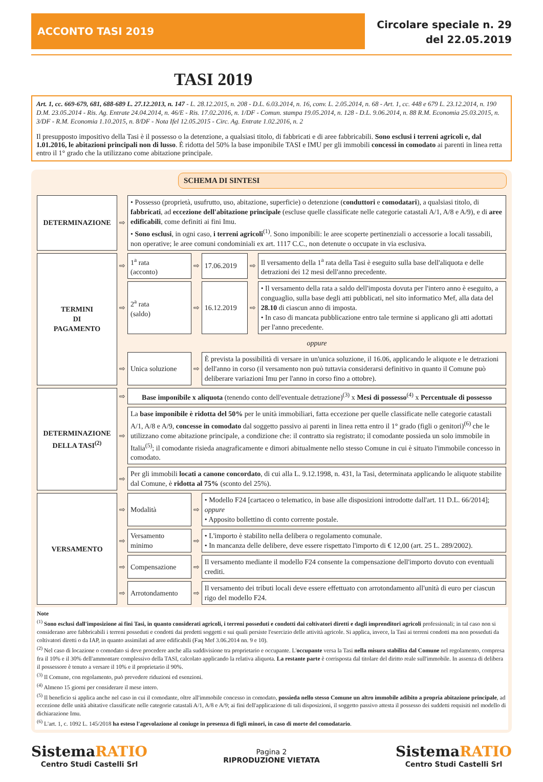ACCONTO TASI 2019
Circolare speciale n. 29
del 22.05.2019
TASI 2019
Art. 1, cc. 669-679, 681, 688-689 L. 27.12.2013, n. 147 - L. 28.12.2015, n. 208 - D.L. 6.03.2014, n. 16, conv. L. 2.05.2014, n. 68 - Art. 1, cc. 448 e 679 L. 23.12.2014, n. 190 D.M. 23.05.2014 - Ris. Ag. Entrate 24.04.2014, n. 46/E - Ris. 17.02.2016, n. 1/DF - Comun. stampa 19.05.2014, n. 128 - D.L. 9.06.2014, n. 88 R.M. Economia 25.03.2015, n. 3/DF - R.M. Economia 1.10.2015, n. 8/DF - Nota Ifel 12.05.2015 - Circ. Ag. Entrate 1.02.2016, n. 2
Il presupposto impositivo della Tasi è il possesso o la detenzione, a qualsiasi titolo, di fabbricati e di aree fabbricabili. Sono esclusi i terreni agricoli e, dal 1.01.2016, le abitazioni principali non di lusso. È ridotta del 50% la base imponibile TASI e IMU per gli immobili concessi in comodato ai parenti in linea retta entro il 1° grado che la utilizzano come abitazione principale.
SCHEMA DI SINTESI
| DETERMINAZIONE | ⇨ | • Possesso (proprietà, usufrutto, uso, abitazione, superficie) o detenzione ( conduttori e comodatari ), a qualsiasi titolo, di fabbricati , ad eccezione dell'abitazione principale (escluse quelle classificate nelle categorie catastali A/1, A/8 e A/9), e di aree edificabili , come definiti ai fini Imu. • Sono esclusi , in ogni caso, i terreni agricoli<sup>(1)</sup>. Sono imponibili: le aree scoperte pertinenziali o accessorie a locali tassabili, non operative; le aree comuni condominiali ex art. 1117 C.C., non detenute o occupate in via esclusiva. | | | | |
| TERMINI DI PAGAMENTO | ⇨ | 1<sup>a</sup> rata (acconto) | ⇨ | 17.06.2019 | ⇨ | Il versamento della 1<sup>a</sup> rata della Tasi è eseguito sulla base dell'aliquota e delle detrazioni dei 12 mesi dell'anno precedente. |
| | ⇨ | 2<sup>a</sup> rata (saldo) | ⇨ | 16.12.2019 | ⇨ | • Il versamento della rata a saldo dell'imposta dovuta per l'intero anno è eseguito, a conguaglio, sulla base degli atti pubblicati, nel sito informatico Mef, alla data del 28.10 di ciascun anno di imposta. • In caso di mancata pubblicazione entro tale termine si applicano gli atti adottati per l'anno precedente. |
| | | oppure | | | | |
| | ⇨ | Unica soluzione | ⇨ | È prevista la possibilità di versare in un'unica soluzione, il 16.06, applicando le aliquote e le detrazioni dell'anno in corso (il versamento non può tuttavia considerarsi definitivo in quanto il Comune può deliberare variazioni Imu per l'anno in corso fino a ottobre). | | |
| DETERMINAZIONE DELLA TASI<sup>(2)</sup> | ⇨ | Base imponibile x aliquota (tenendo conto dell'eventuale detrazione)<sup>(3)</sup> x Mesi di possesso<sup>(4)</sup> x Percentuale di possesso | | | | |
| | ⇨ | La base imponibile è ridotta del 50% per le unità immobiliari, fatta eccezione per quelle classificate nelle categorie catastali A/1, A/8 e A/9, concesse in comodato dal soggetto passivo ai parenti in linea retta entro il 1° grado (figli o genitori)<sup>(6)</sup> che le utilizzano come abitazione principale, a condizione che: il contratto sia registrato; il comodante possieda un solo immobile in Italia<sup>(5)</sup>; il comodante risieda anagraficamente e dimori abitualmente nello stesso Comune in cui è situato l'immobile concesso in comodato. | | | | |
| | ⇨ | Per gli immobili locati a canone concordato , di cui alla L. 9.12.1998, n. 431, la Tasi, determinata applicando le aliquote stabilite dal Comune, è ridotta al 75% (sconto del 25%). | | | | |
| VERSAMENTO | ⇨ | Modalità | ⇨ | • Modello F24 [cartaceo o telematico, in base alle disposizioni introdotte dall'art. 11 D.L. 66/2014]; oppure • Apposito bollettino di conto corrente postale. | | |
| | ⇨ | Versamento minimo | ⇨ | • L'importo è stabilito nella delibera o regolamento comunale. • In mancanza delle delibere, deve essere rispettato l'importo di € 12,00 (art. 25 L. 289/2002). | | |
| | ⇨ | Compensazione | ⇨ | Il versamento mediante il modello F24 consente la compensazione dell'importo dovuto con eventuali crediti. | | |
| | ⇨ | Arrotondamento | ⇨ | Il versamento dei tributi locali deve essere effettuato con arrotondamento all'unità di euro per ciascun rigo del modello F24. | | |
Note
<sup>(1)</sup> Sono esclusi dall'imposizione ai fini Tasi, in quanto considerati agricoli, i terreni posseduti e condotti dai coltivatori diretti e dagli imprenditori agricoli professionali; in tal caso non si considerano aree fabbricabili i terreni posseduti e condotti dai predetti soggetti e sui quali persiste l'esercizio delle attività agricole. Si applica, invece, la Tasi ai terreni condotti ma non posseduti da coltivatori diretti o da IAP, in quanto assimilati ad aree edificabili (Faq Mef 3.06.2014 nn. 9 e 10).
<sup>(2)</sup> Nel caso di locazione o comodato si deve procedere anche alla suddivisione tra proprietario e occupante. L'occupante versa la Tasi nella misura stabilita dal Comune nel regolamento, compresa fra il 10% e il 30% dell'ammontare complessivo della TASI, calcolato applicando la relativa aliquota. La restante parte è corrisposta dal titolare del diritto reale sull'immobile. In assenza di delibera il possessore è tenuto a versare il 10% e il proprietario il 90%.
<sup>(3)</sup> Il Comune, con regolamento, può prevedere riduzioni ed esenzioni.
<sup>(4)</sup> Almeno 15 giorni per considerare il mese intero.
<sup>(5)</sup> Il beneficio si applica anche nel caso in cui il comodante, oltre all'immobile concesso in comodato, possieda nello stesso Comune un altro immobile adibito a propria abitazione principale, ad eccezione delle unità abitative classificate nelle categorie catastali A/1, A/8 e A/9; ai fini dell'applicazione di tali disposizioni, il soggetto passivo attesta il possesso dei suddetti requisiti nel modello di dichiarazione Imu.
<sup>(6)</sup> L'art. 1, c. 1092 L. 145/2018 ha esteso l'agevolazione al coniuge in presenza di figli minori, in caso di morte del comodatario.
SistemaRATIO
Centro Studi Castelli Srl
Pagina 2
RIPRODUZIONE VIETATA
SistemaRATIO
Centro Studi Castelli Srl